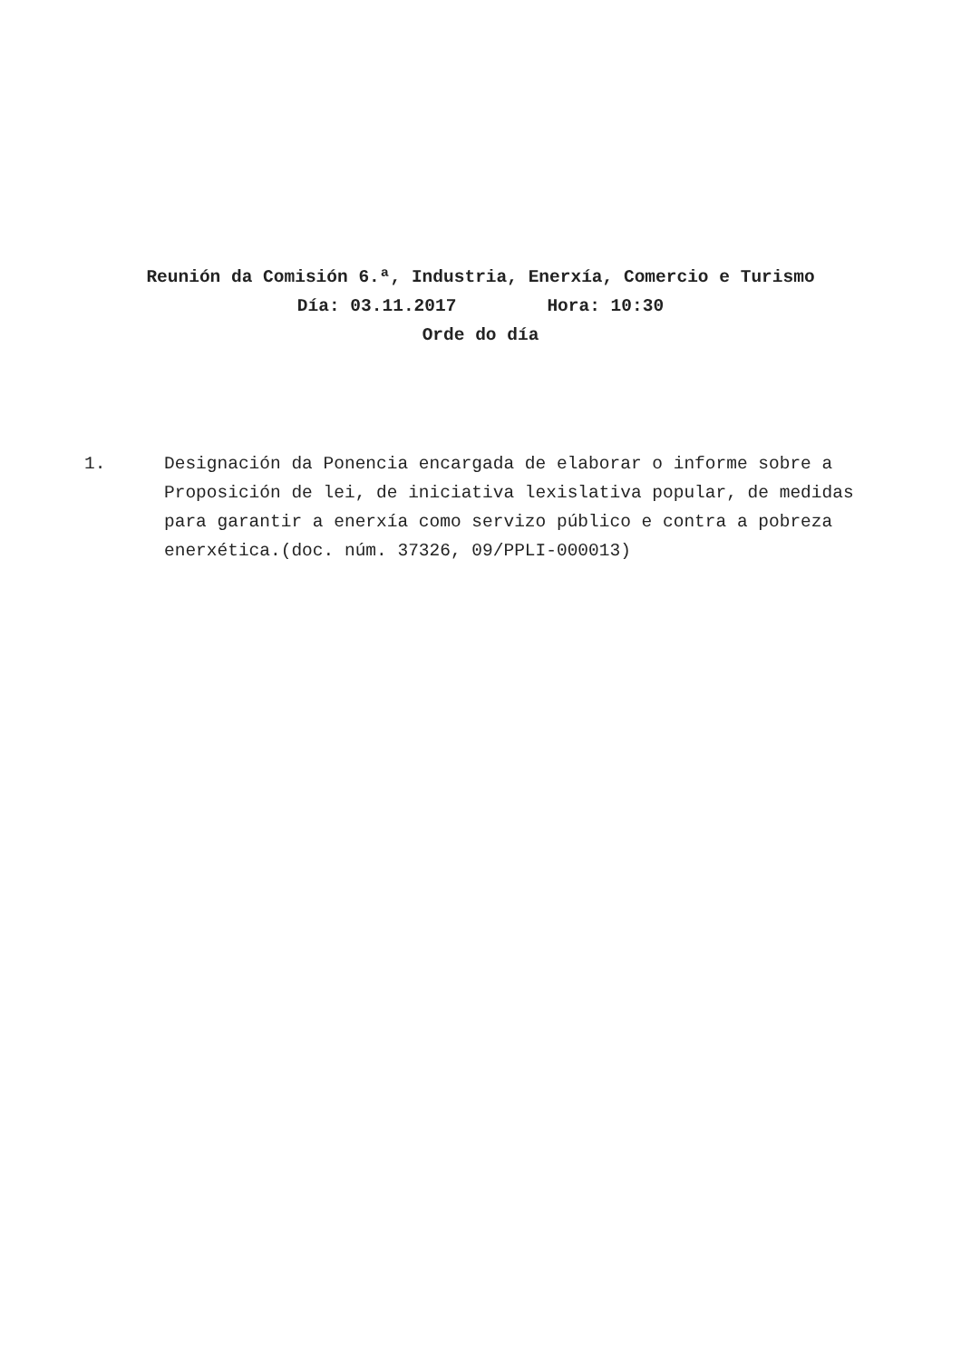Reunión da Comisión 6.ª, Industria, Enerxía, Comercio e Turismo
Día: 03.11.2017 Hora: 10:30
Orde do día
1. Designación da Ponencia encargada de elaborar o informe sobre a Proposición de lei, de iniciativa lexislativa popular, de medidas para garantir a enerxía como servizo público e contra a pobreza enerxética.(doc. núm. 37326, 09/PPLI-000013)